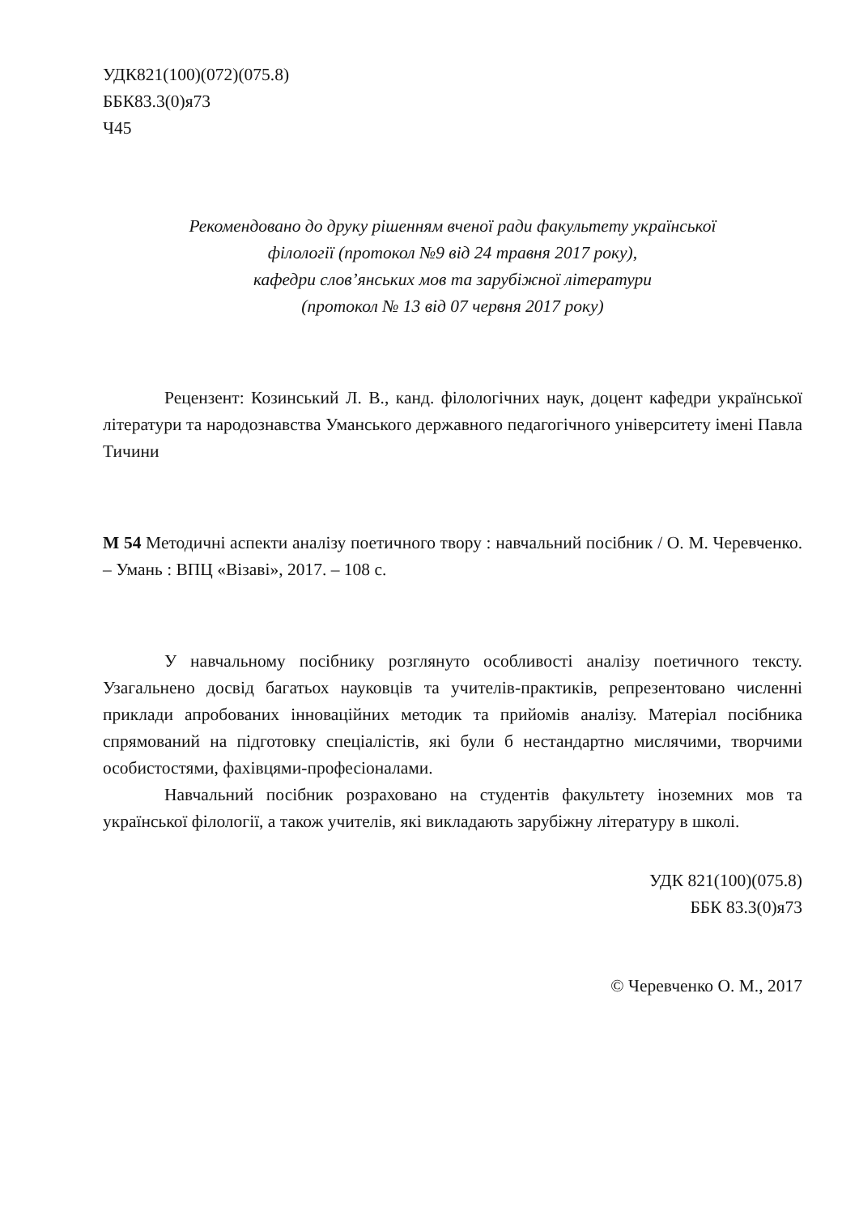УДК821(100)(072)(075.8)
ББК83.3(0)я73
Ч45
Рекомендовано до друку рішенням вченої ради факультету української
філології (протокол №9 від 24 травня 2017 року),
кафедри слов’янських мов та зарубіжної літератури
(протокол № 13 від 07 червня 2017 року)
Рецензент: Козинський Л. В., канд. філологічних наук, доцент кафедри української літератури та народознавства Уманського державного педагогічного університету імені Павла Тичини
М 54 Методичні аспекти аналізу поетичного твору : навчальний посібник / О. М. Черевченко. – Умань : ВПЦ «Візаві», 2017. – 108 с.
У навчальному посібнику розглянуто особливості аналізу поетичного тексту. Узагальнено досвід багатьох науковців та учителів-практиків, репрезентовано численні приклади апробованих інноваційних методик та прийомів аналізу. Матеріал посібника спрямований на підготовку спеціалістів, які були б нестандартно мислячими, творчими особистостями, фахівцями-професіоналами.
Навчальний посібник розраховано на студентів факультету іноземних мов та української філології, а також учителів, які викладають зарубіжну літературу в школі.
УДК 821(100)(075.8)
ББК 83.3(0)я73
© Черевченко О. М., 2017